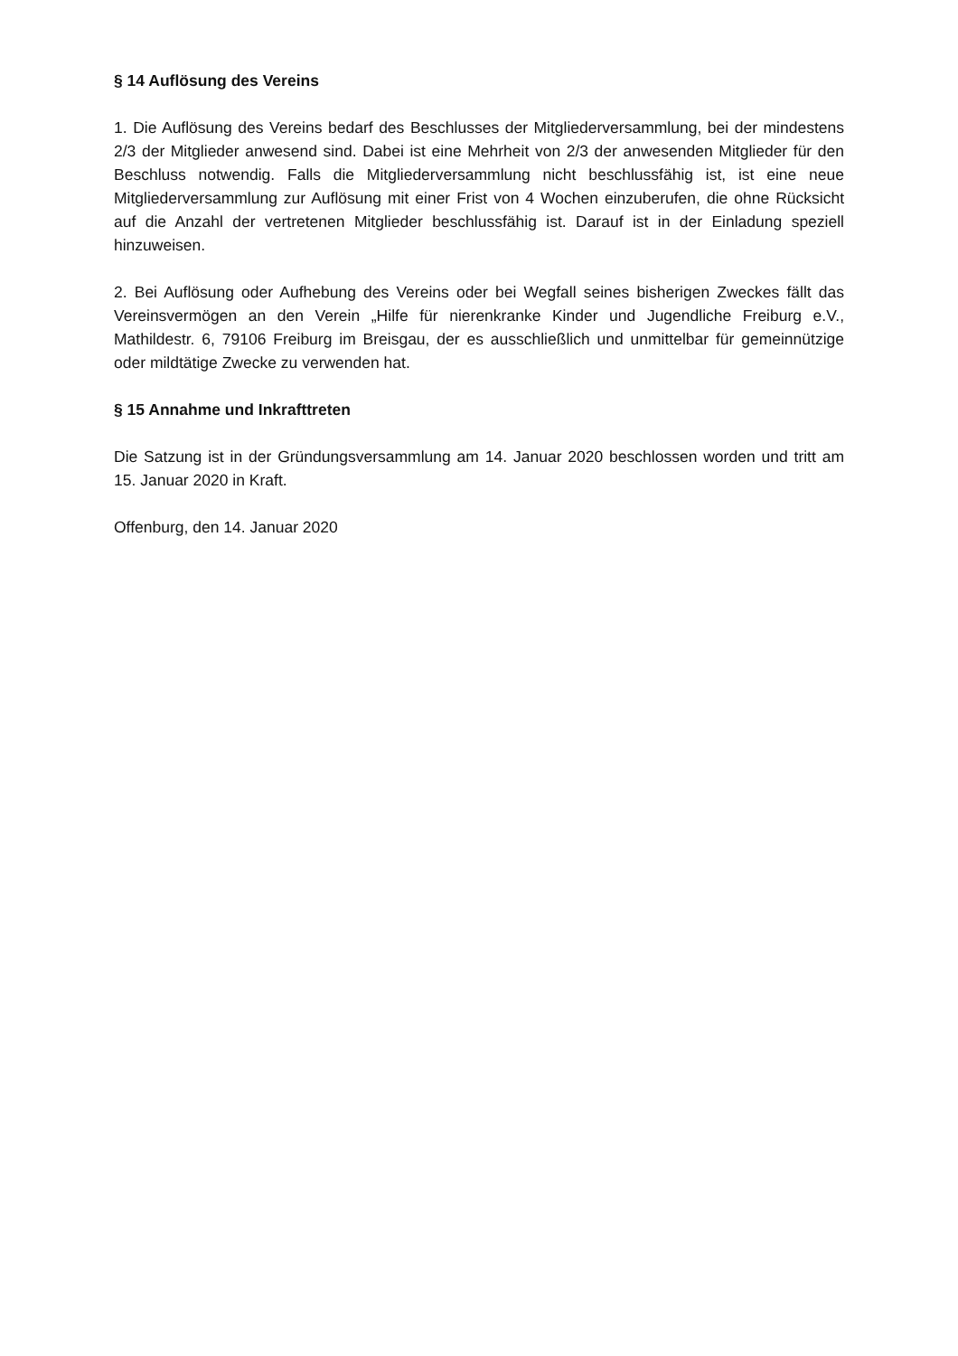§ 14 Auflösung des Vereins
1. Die Auflösung des Vereins bedarf des Beschlusses der Mitgliederversammlung, bei der min­destens 2/3 der Mitglieder anwesend sind. Dabei ist eine Mehrheit von 2/3 der anwesenden Mitglieder für den Beschluss notwendig. Falls die Mitgliederversammlung nicht beschlussfähig ist, ist eine neue Mitgliederversammlung zur Auflösung mit einer Frist von 4 Wochen einzube­rufen, die ohne Rücksicht auf die Anzahl der vertretenen Mitglieder beschlussfähig ist. Darauf ist in der Einladung speziell hinzuweisen.
2. Bei Auflösung oder Aufhebung des Vereins oder bei Wegfall seines bisherigen Zweckes fällt das Vereinsvermögen an den Verein „Hilfe für nierenkranke Kinder und Jugendliche Freiburg e.V., Mathildestr. 6, 79106 Freiburg im Breisgau, der es ausschließlich und unmittelbar für ge­meinnützige oder mildtätige Zwecke zu verwenden hat.
§ 15 Annahme und Inkrafttreten
Die Satzung ist in der Gründungsversammlung am 14. Januar 2020 beschlossen worden und tritt am 15. Januar 2020 in Kraft.
Offenburg, den 14. Januar 2020